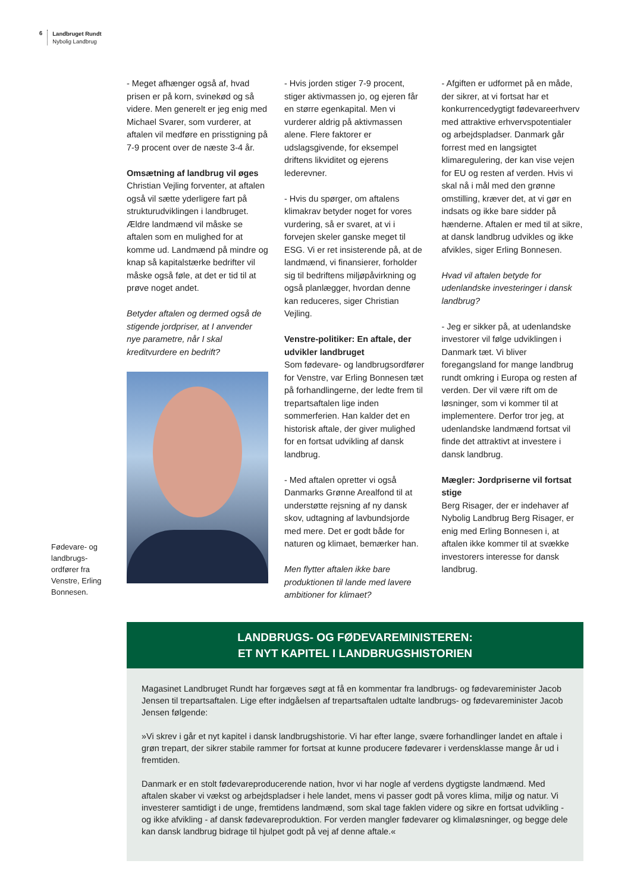6 Landbruget Rundt
Nybolig Landbrug
- Meget afhænger også af, hvad prisen er på korn, svinekød og så videre. Men generelt er jeg enig med Michael Svarer, som vurderer, at aftalen vil medføre en prisstigning på 7-9 procent over de næste 3-4 år.
Omsætning af landbrug vil øges
Christian Vejling forventer, at aftalen også vil sætte yderligere fart på strukturudviklingen i landbruget. Ældre landmænd vil måske se aftalen som en mulighed for at komme ud. Landmænd på mindre og knap så kapitalstærke bedrifter vil måske også føle, at det er tid til at prøve noget andet.
Betyder aftalen og dermed også de stigende jordpriser, at I anvender nye parametre, når I skal kreditvurdere en bedrift?
- Hvis jorden stiger 7-9 procent, stiger aktivmassen jo, og ejeren får en større egenkapital. Men vi vurderer aldrig på aktivmassen alene. Flere faktorer er udslagsgivende, for eksempel driftens likviditet og ejerens lederevner.
- Hvis du spørger, om aftalens klimakrav betyder noget for vores vurdering, så er svaret, at vi i forvejen skeler ganske meget til ESG. Vi er ret insisterende på, at de landmænd, vi finansierer, forholder sig til bedriftens miljøpåvirkning og også planlægger, hvordan denne kan reduceres, siger Christian Vejling.
Venstre-politiker: En aftale, der udvikler landbruget
Som fødevare- og landbrugsordfører for Venstre, var Erling Bonnesen tæt på forhandlingerne, der ledte frem til trepartsaftalen lige inden sommerferien. Han kalder det en historisk aftale, der giver mulighed for en fortsat udvikling af dansk landbrug.
- Med aftalen opretter vi også Danmarks Grønne Arealfond til at understøtte rejsning af ny dansk skov, udtagning af lavbundsjorde med mere. Det er godt både for naturen og klimaet, bemærker han.
Men flytter aftalen ikke bare produktionen til lande med lavere ambitioner for klimaet?
- Afgiften er udformet på en måde, der sikrer, at vi fortsat har et konkurrencedygtigt fødevareerhverv med attraktive erhvervspotentialer og arbejdspladser. Danmark går forrest med en langsigtet klimaregulering, der kan vise vejen for EU og resten af verden. Hvis vi skal nå i mål med den grønne omstilling, kræver det, at vi gør en indsats og ikke bare sidder på hænderne. Aftalen er med til at sikre, at dansk landbrug udvikles og ikke afvikles, siger Erling Bonnesen.
Hvad vil aftalen betyde for udenlandske investeringer i dansk landbrug?
- Jeg er sikker på, at udenlandske investorer vil følge udviklingen i Danmark tæt. Vi bliver foregangsland for mange landbrug rundt omkring i Europa og resten af verden. Der vil være rift om de løsninger, som vi kommer til at implementere. Derfor tror jeg, at udenlandske landmænd fortsat vil finde det attraktivt at investere i dansk landbrug.
Mægler: Jordpriserne vil fortsat stige
Berg Risager, der er indehaver af Nybolig Landbrug Berg Risager, er enig med Erling Bonnesen i, at aftalen ikke kommer til at svække investorers interesse for dansk landbrug.
Fødevare- og landbrugs-ordfører fra Venstre, Erling Bonnesen.
LANDBRUGS- OG FØDEVAREMINISTEREN:
ET NYT KAPITEL I LANDBRUGSHISTORIEN
Magasinet Landbruget Rundt har forgæves søgt at få en kommentar fra landbrugs- og fødevareminister Jacob Jensen til trepartsaftalen. Lige efter indgåelsen af trepartsaftalen udtalte landbrugs- og fødevareminister Jacob Jensen følgende:
»Vi skrev i går et nyt kapitel i dansk landbrugshistorie. Vi har efter lange, svære forhandlinger landet en aftale i grøn trepart, der sikrer stabile rammer for fortsat at kunne producere fødevarer i verdensklasse mange år ud i fremtiden.
Danmark er en stolt fødevareproducerende nation, hvor vi har nogle af verdens dygtigste landmænd. Med aftalen skaber vi vækst og arbejdspladser i hele landet, mens vi passer godt på vores klima, miljø og natur. Vi investerer samtidigt i de unge, fremtidens landmænd, som skal tage faklen videre og sikre en fortsat udvikling - og ikke afvikling - af dansk fødevareproduktion. For verden mangler fødevarer og klimaløsninger, og begge dele kan dansk landbrug bidrage til hjulpet godt på vej af denne aftale.«